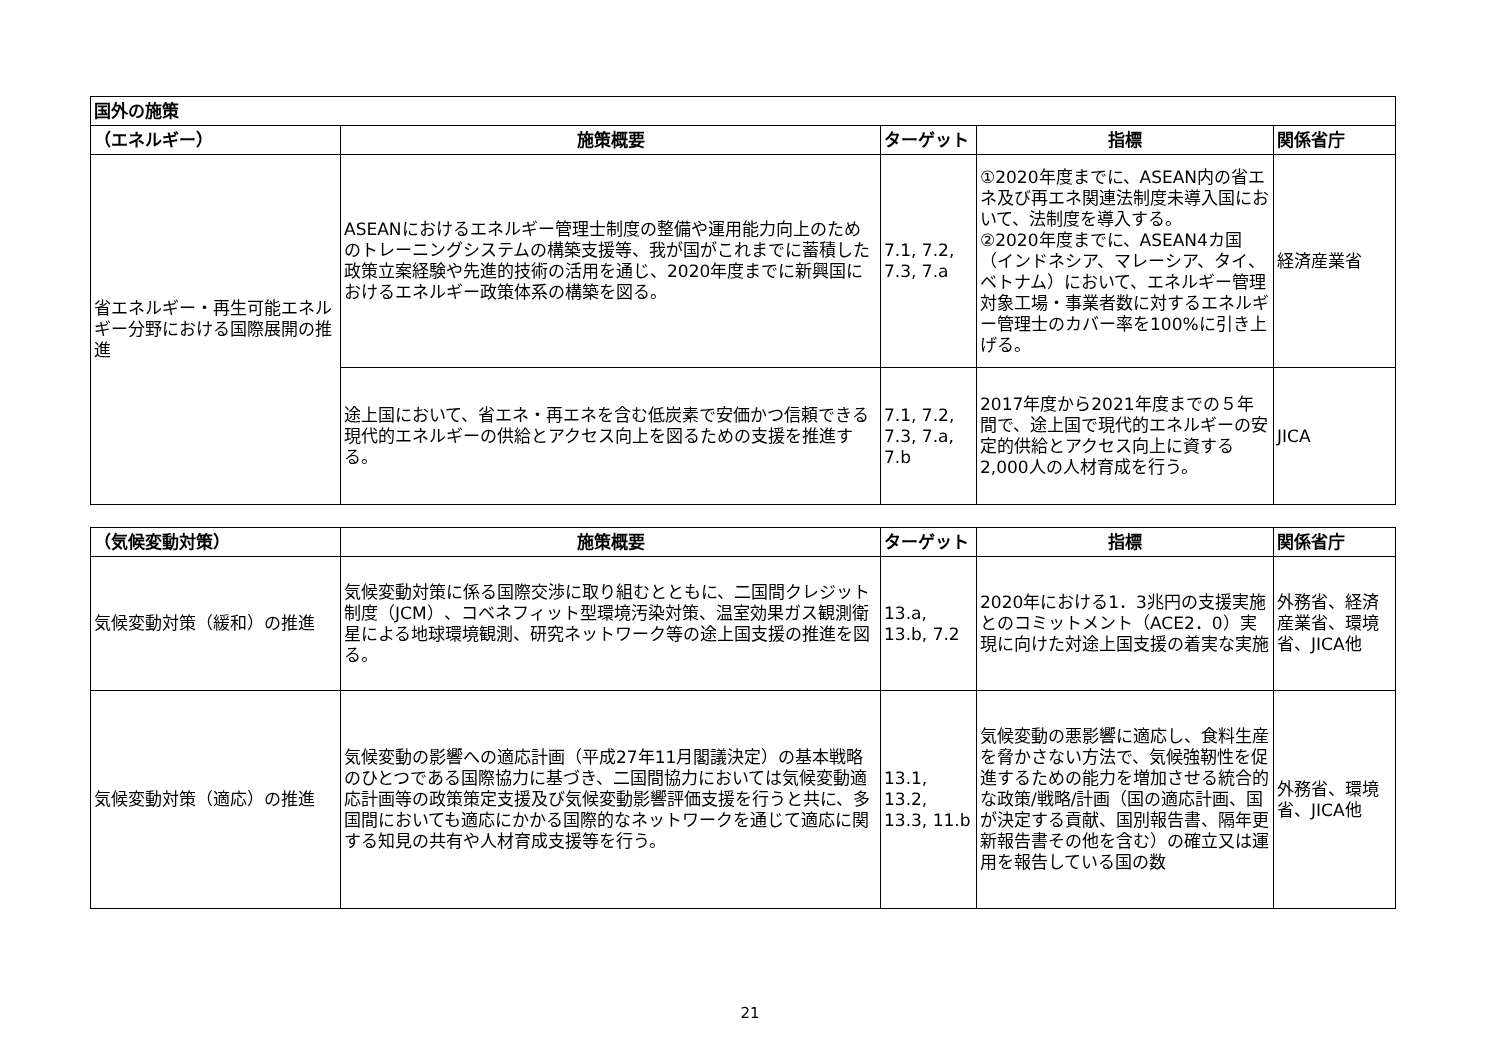| 国外の施策 | | | | |
| --- | --- | --- | --- | --- |
| （エネルギー） | 施策概要 | ターゲット | 指標 | 関係省庁 |
| 省エネルギー・再生可能エネルギー分野における国際展開の推進 | ASEANにおけるエネルギー管理士制度の整備や運用能力向上のためのトレーニングシステムの構築支援等、我が国がこれまでに蓄積した政策立案経験や先進的技術の活用を通じ、2020年度までに新興国におけるエネルギー政策体系の構築を図る。 | 7.1, 7.2, 7.3, 7.a | ①2020年度までに、ASEAN内の省エネ及び再エネ関連法制度未導入国において、法制度を導入する。 ②2020年度までに、ASEAN4カ国（インドネシア、マレーシア、タイ、ベトナム）において、エネルギー管理対象工場・事業者数に対するエネルギー管理士のカバー率を100%に引き上げる。 | 経済産業省 |
| | 途上国において、省エネ・再エネを含む低炭素で安価かつ信頼できる現代的エネルギーの供給とアクセス向上を図るための支援を推進する。 | 7.1, 7.2, 7.3, 7.a, 7.b | 2017年度から2021年度までの５年間で、途上国で現代的エネルギーの安定的供給とアクセス向上に資する2,000人の人材育成を行う。 | JICA |
| （気候変動対策） | 施策概要 | ターゲット | 指標 | 関係省庁 |
| --- | --- | --- | --- | --- |
| 気候変動対策（緩和）の推進 | 気候変動対策に係る国際交渉に取り組むとともに、二国間クレジット制度（JCM）、コベネフィット型環境汚染対策、温室効果ガス観測衛星による地球環境観測、研究ネットワーク等の途上国支援の推進を図る。 | 13.a, 13.b, 7.2 | 2020年における1．3兆円の支援実施とのコミットメント（ACE2．0）実現に向けた対途上国支援の着実な実施 | 外務省、経済産業省、環境省、JICA他 |
| 気候変動対策（適応）の推進 | 気候変動の影響への適応計画（平成27年11月閣議決定）の基本戦略のひとつである国際協力に基づき、二国間協力においては気候変動適応計画等の政策策定支援及び気候変動影響評価支援を行うと共に、多国間においても適応にかかる国際的なネットワークを通じて適応に関する知見の共有や人材育成支援等を行う。 | 13.1, 13.2, 13.3, 11.b | 気候変動の悪影響に適応し、食料生産を脅かさない方法で、気候強靭性を促進するための能力を増加させる統合的な政策/戦略/計画（国の適応計画、国が決定する貢献、国別報告書、隔年更新報告書その他を含む）の確立又は運用を報告している国の数 | 外務省、環境省、JICA他 |
21